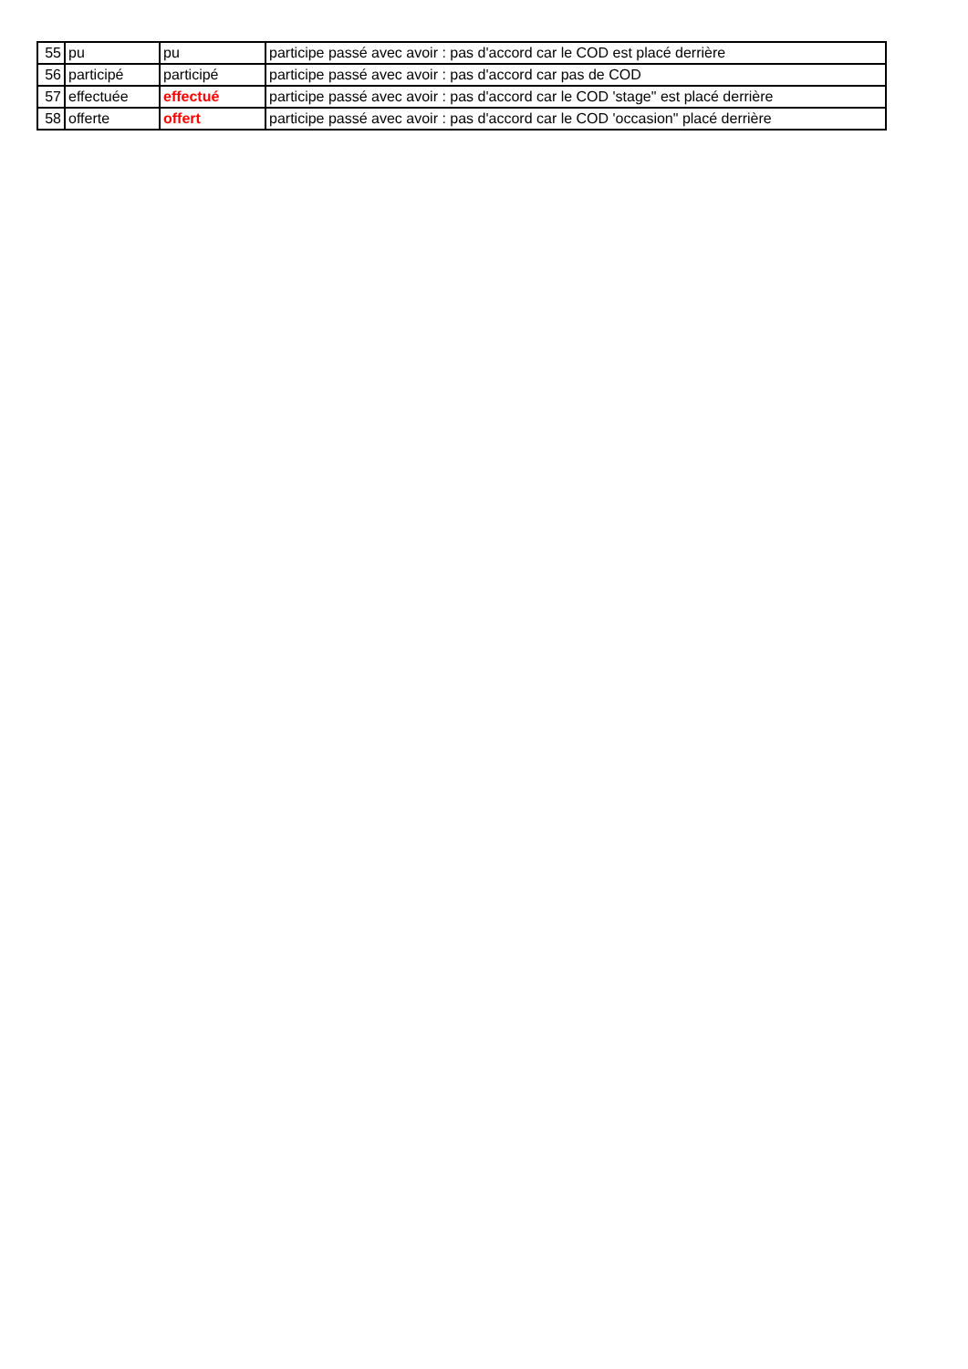| 55 | pu | pu | participe passé avec avoir : pas d'accord car le COD est placé derrière |
| 56 | participé | participé | participe passé avec avoir : pas d'accord car pas de COD |
| 57 | effectuée | effectué | participe passé avec avoir : pas d'accord car le COD 'stage" est placé derrière |
| 58 | offerte | offert | participe passé avec avoir : pas d'accord car le COD 'occasion" placé derrière |